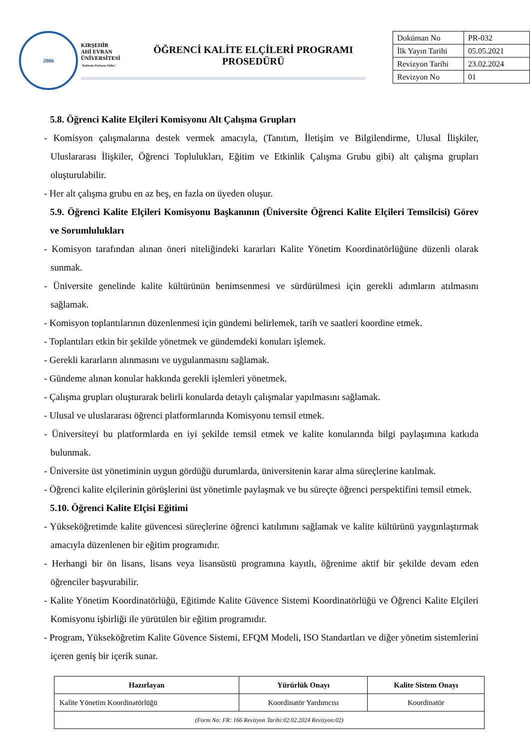2006
KIRŞEHİR
AHİ EVRAN
ÜNİVERSİTESİ
"Kalitenin Parlayan Yıldızı"
ÖĞRENCİ KALİTE ELÇİLERİ PROGRAMI
PROSEDÜRÜ
| Doküman No | PR-032 |
| İlk Yayın Tarihi | 05.05.2021 |
| Revizyon Tarihi | 23.02.2024 |
| Revizyon No | 01 |
5.8. Öğrenci Kalite Elçileri Komisyonu Alt Çalışma Grupları
- Komisyon çalışmalarına destek vermek amacıyla, (Tanıtım, İletişim ve Bilgilendirme, Ulusal İlişkiler, Uluslararası İlişkiler, Öğrenci Toplulukları, Eğitim ve Etkinlik Çalışma Grubu gibi) alt çalışma grupları oluşturulabilir.
- Her alt çalışma grubu en az beş, en fazla on üyeden oluşur.
5.9. Öğrenci Kalite Elçileri Komisyonu Başkanının (Üniversite Öğrenci Kalite Elçileri Temsilcisi) Görev ve Sorumlulukları
- Komisyon tarafından alınan öneri niteliğindeki kararları Kalite Yönetim Koordinatörlüğüne düzenli olarak sunmak.
- Üniversite genelinde kalite kültürünün benimsenmesi ve sürdürülmesi için gerekli adımların atılmasını sağlamak.
- Komisyon toplantılarının düzenlenmesi için gündemi belirlemek, tarih ve saatleri koordine etmek.
- Toplantıları etkin bir şekilde yönetmek ve gündemdeki konuları işlemek.
- Gerekli kararların alınmasını ve uygulanmasını sağlamak.
- Gündeme alınan konular hakkında gerekli işlemleri yönetmek.
- Çalışma grupları oluşturarak belirli konularda detaylı çalışmalar yapılmasını sağlamak.
- Ulusal ve uluslararası öğrenci platformlarında Komisyonu temsil etmek.
- Üniversiteyi bu platformlarda en iyi şekilde temsil etmek ve kalite konularında bilgi paylaşımına katkıda bulunmak.
- Üniversite üst yönetiminin uygun gördüğü durumlarda, üniversitenin karar alma süreçlerine katılmak.
- Öğrenci kalite elçilerinin görüşlerini üst yönetimle paylaşmak ve bu süreçte öğrenci perspektifini temsil etmek.
5.10. Öğrenci Kalite Elçisi Eğitimi
- Yükseköğretimde kalite güvencesi süreçlerine öğrenci katılımını sağlamak ve kalite kültürünü yaygınlaştırmak amacıyla düzenlenen bir eğitim programıdır.
- Herhangi bir ön lisans, lisans veya lisansüstü programına kayıtlı, öğrenime aktif bir şekilde devam eden öğrenciler başvurabilir.
- Kalite Yönetim Koordinatörlüğü, Eğitimde Kalite Güvence Sistemi Koordinatörlüğü ve Öğrenci Kalite Elçileri Komisyonu işbirliği ile yürütülen bir eğitim programıdır.
- Program, Yükseköğretim Kalite Güvence Sistemi, EFQM Modeli, ISO Standartları ve diğer yönetim sistemlerini içeren geniş bir içerik sunar.
| Hazırlayan | Yürürlük Onayı | Kalite Sistem Onayı |
| --- | --- | --- |
| Kalite Yönetim Koordinatörlüğü | Koordinatör Yardımcısı | Koordinatör |
| (Form No: FR: 166 Revizyon Tarihi:02.02.2024 Revizyon:02) | | |